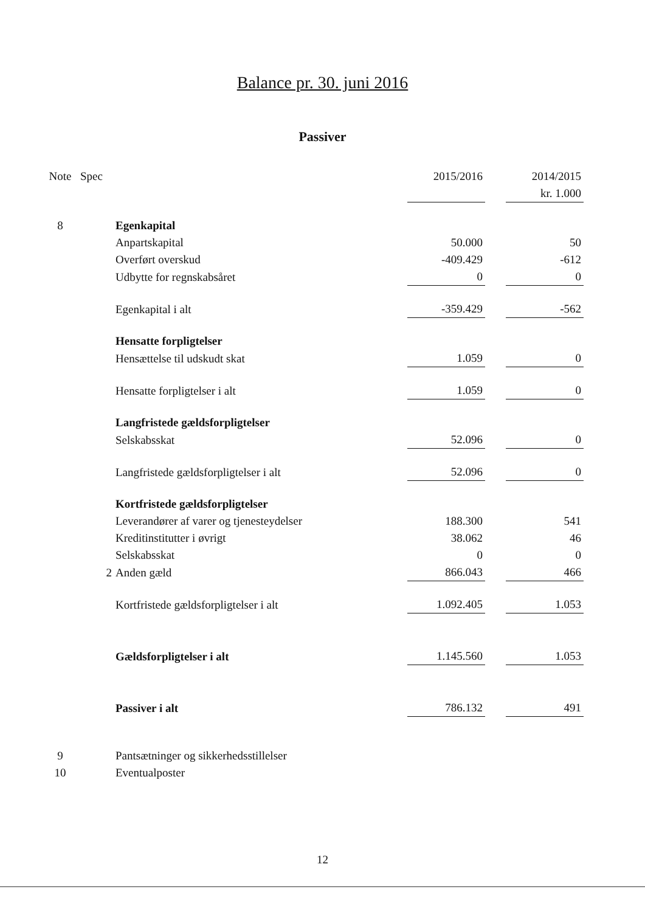Balance pr. 30. juni 2016
Passiver
| Note | Spec | | 2015/2016 | | 2014/2015 |
| --- | --- | --- | --- | --- | --- |
| | | | | | kr. 1.000 |
| 8 | | Egenkapital | | | |
| | | Anpartskapital | 50.000 | | 50 |
| | | Overført overskud | -409.429 | | -612 |
| | | Udbytte for regnskabsåret | 0 | | 0 |
| | | Egenkapital i alt | -359.429 | | -562 |
| | | Hensatte forpligtelser | | | |
| | | Hensættelse til udskudt skat | 1.059 | | 0 |
| | | Hensatte forpligtelser i alt | 1.059 | | 0 |
| | | Langfristede gældsforpligtelser | | | |
| | | Selskabsskat | 52.096 | | 0 |
| | | Langfristede gældsforpligtelser i alt | 52.096 | | 0 |
| | | Kortfristede gældsforpligtelser | | | |
| | | Leverandører af varer og tjenesteydelser | 188.300 | | 541 |
| | | Kreditinstitutter i øvrigt | 38.062 | | 46 |
| | | Selskabsskat | 0 | | 0 |
| | 2 | Anden gæld | 866.043 | | 466 |
| | | Kortfristede gældsforpligtelser i alt | 1.092.405 | | 1.053 |
| | | Gældsforpligtelser i alt | 1.145.560 | | 1.053 |
| | | Passiver i alt | 786.132 | | 491 |
| 9 | | Pantsætninger og sikkerhedsstillelser | | | |
| 10 | | Eventualposter | | | |
12